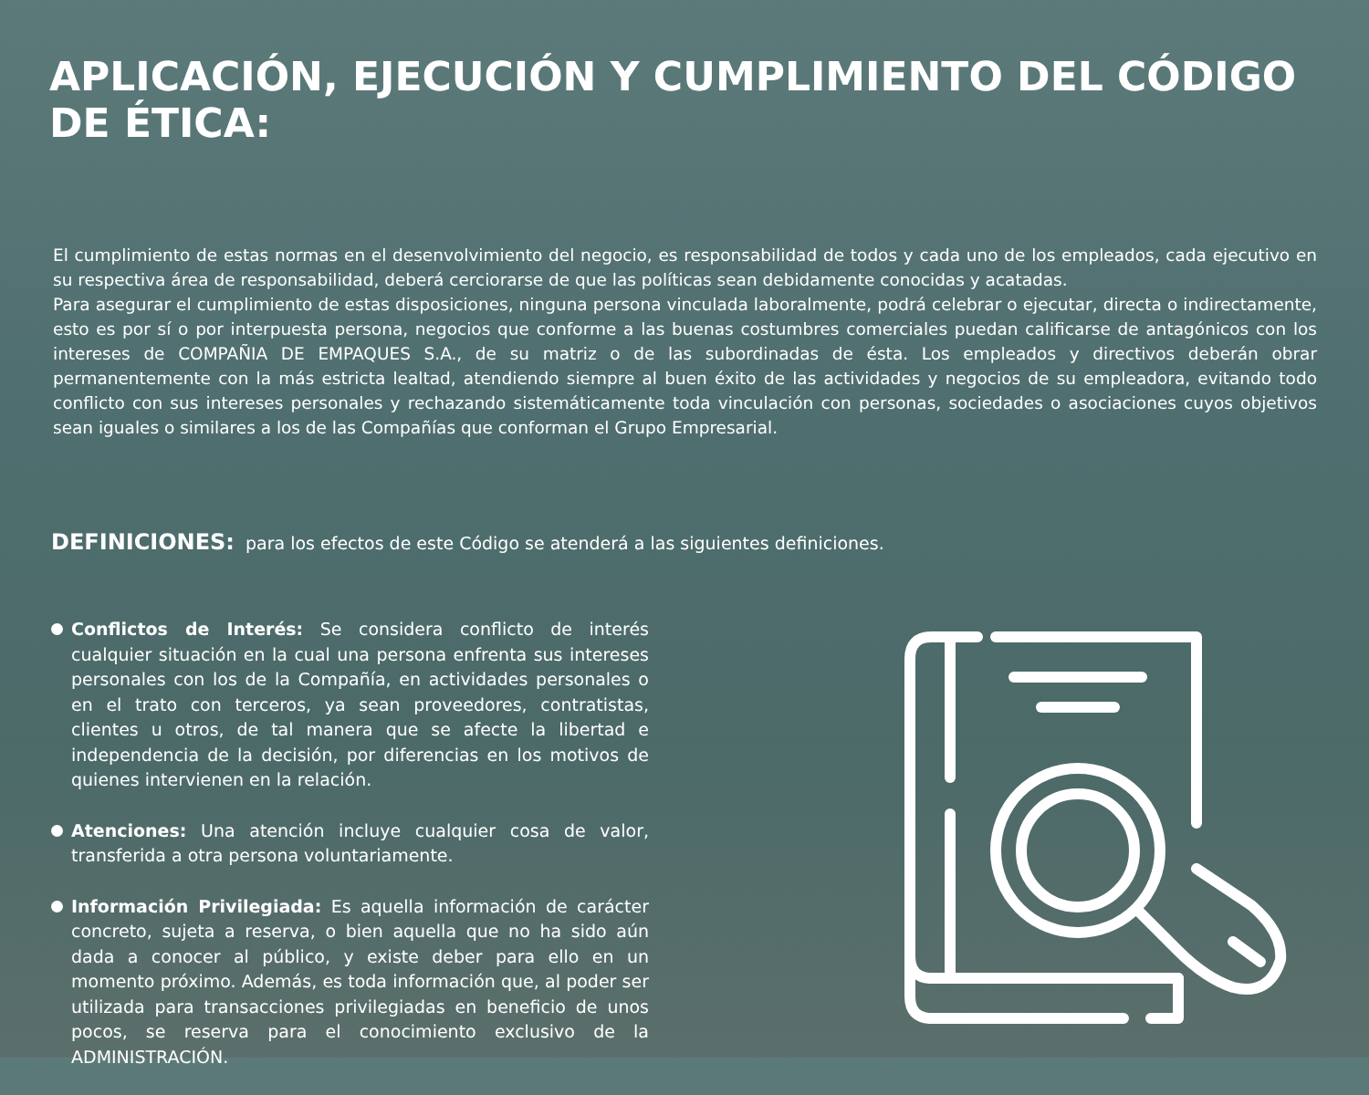APLICACIÓN, EJECUCIÓN Y CUMPLIMIENTO DEL CÓDIGO DE ÉTICA:
El cumplimiento de estas normas en el desenvolvimiento del negocio, es responsabilidad de todos y cada uno de los empleados, cada ejecutivo en su respectiva área de responsabilidad, deberá cerciorarse de que las políticas sean debidamente conocidas y acatadas.
Para asegurar el cumplimiento de estas disposiciones, ninguna persona vinculada laboralmente, podrá celebrar o ejecutar, directa o indirectamente, esto es por sí o por interpuesta persona, negocios que conforme a las buenas costumbres comerciales puedan calificarse de antagónicos con los intereses de COMPAÑIA DE EMPAQUES S.A., de su matriz o de las subordinadas de ésta. Los empleados y directivos deberán obrar permanentemente con la más estricta lealtad, atendiendo siempre al buen éxito de las actividades y negocios de su empleadora, evitando todo conflicto con sus intereses personales y rechazando sistemáticamente toda vinculación con personas, sociedades o asociaciones cuyos objetivos sean iguales o similares a los de las Compañías que conforman el Grupo Empresarial.
DEFINICIONES: para los efectos de este Código se atenderá a las siguientes definiciones.
Conflictos de Interés: Se considera conflicto de interés cualquier situación en la cual una persona enfrenta sus intereses personales con los de la Compañía, en actividades personales o en el trato con terceros, ya sean proveedores, contratistas, clientes u otros, de tal manera que se afecte la libertad e independencia de la decisión, por diferencias en los motivos de quienes intervienen en la relación.
Atenciones: Una atención incluye cualquier cosa de valor, transferida a otra persona voluntariamente.
Información Privilegiada: Es aquella información de carácter concreto, sujeta a reserva, o bien aquella que no ha sido aún dada a conocer al público, y existe deber para ello en un momento próximo. Además, es toda información que, al poder ser utilizada para transacciones privilegiadas en beneficio de unos pocos, se reserva para el conocimiento exclusivo de la ADMINISTRACIÓN.